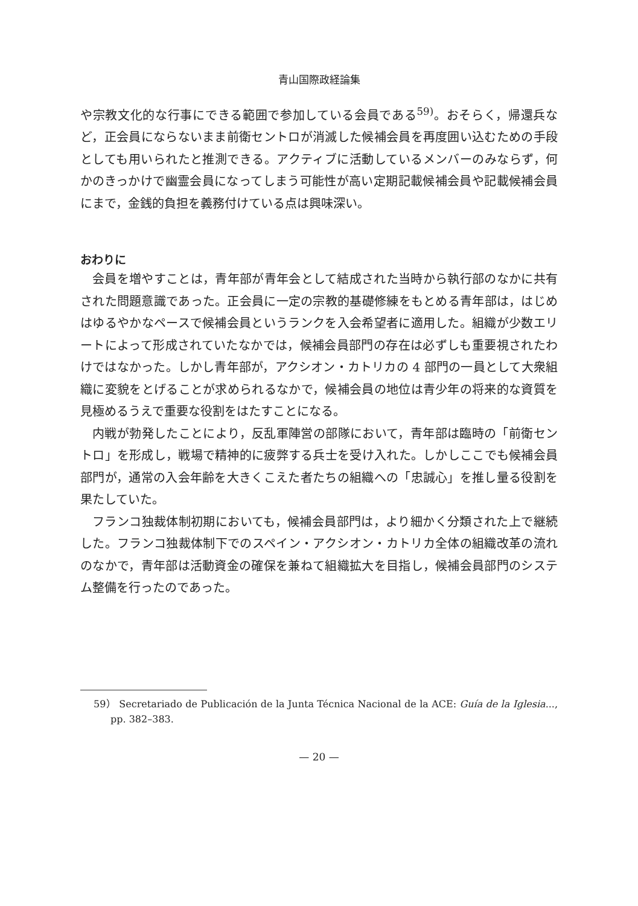青山国際政経論集
や宗教文化的な行事にできる範囲で参加している会員である<sup>59)</sup>。おそらく，帰還兵など，正会員にならないまま前衛セントロが消滅した候補会員を再度囲い込むための手段としても用いられたと推測できる。アクティブに活動しているメンバーのみならず，何かのきっかけで幽霊会員になってしまう可能性が高い定期記載候補会員や記載候補会員にまで，金銭的負担を義務付けている点は興味深い。
おわりに
会員を増やすことは，青年部が青年会として結成された当時から執行部のなかに共有された問題意識であった。正会員に一定の宗教的基礎修練をもとめる青年部は，はじめはゆるやかなペースで候補会員というランクを入会希望者に適用した。組織が少数エリートによって形成されていたなかでは，候補会員部門の存在は必ずしも重要視されたわけではなかった。しかし青年部が，アクシオン・カトリカの 4 部門の一員として大衆組織に変貌をとげることが求められるなかで，候補会員の地位は青少年の将来的な資質を見極めるうえで重要な役割をはたすことになる。
内戦が勃発したことにより，反乱軍陣営の部隊において，青年部は臨時の「前衛セントロ」を形成し，戦場で精神的に疲弊する兵士を受け入れた。しかしここでも候補会員部門が，通常の入会年齢を大きくこえた者たちの組織への「忠誠心」を推し量る役割を果たしていた。
フランコ独裁体制初期においても，候補会員部門は，より細かく分類された上で継続した。フランコ独裁体制下でのスペイン・アクシオン・カトリカ全体の組織改革の流れのなかで，青年部は活動資金の確保を兼ねて組織拡大を目指し，候補会員部門のシステム整備を行ったのであった。
59） Secretariado de Publicación de la Junta Técnica Nacional de la ACE: Guía de la Iglesia..., pp. 382–383.
— 20 —